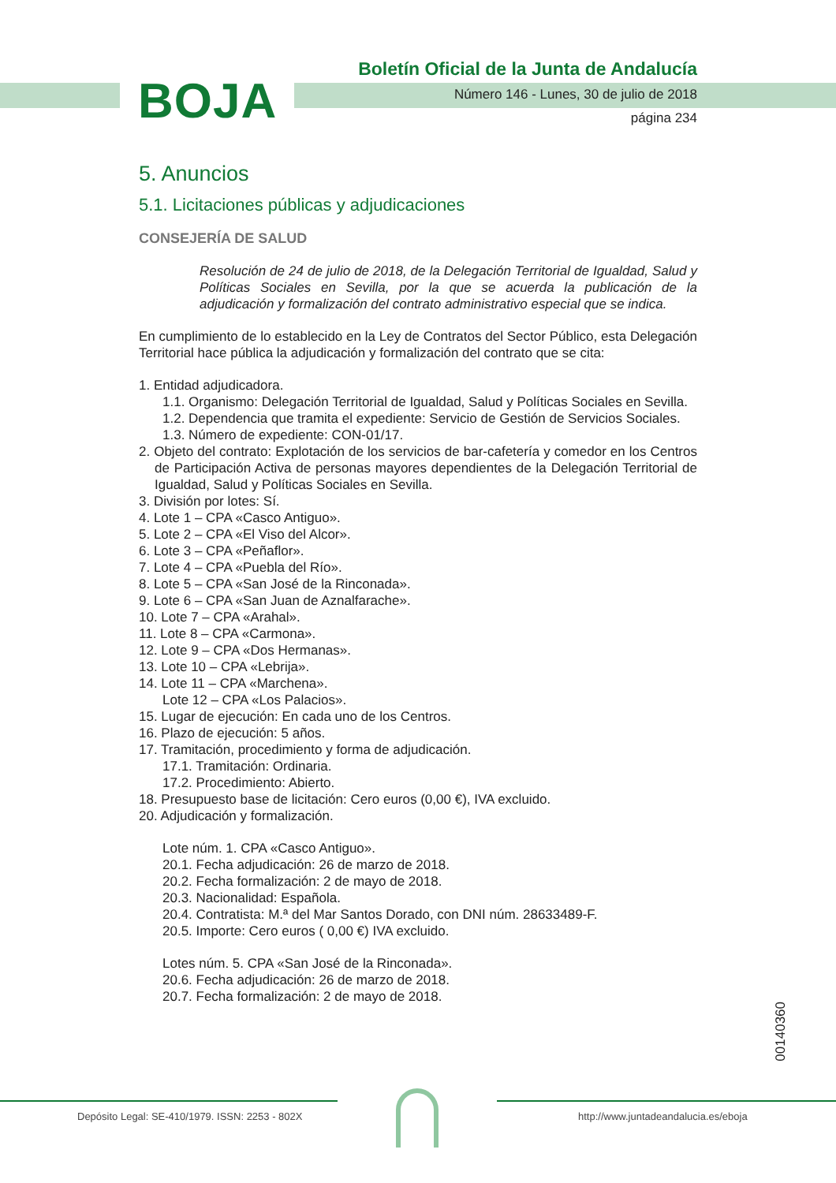BOJA
Boletín Oficial de la Junta de Andalucía
Número 146 - Lunes, 30 de julio de 2018
página 234
5. Anuncios
5.1. Licitaciones públicas y adjudicaciones
CONSEJERÍA DE SALUD
Resolución de 24 de julio de 2018, de la Delegación Territorial de Igualdad, Salud y Políticas Sociales en Sevilla, por la que se acuerda la publicación de la adjudicación y formalización del contrato administrativo especial que se indica.
En cumplimiento de lo establecido en la Ley de Contratos del Sector Público, esta Delegación Territorial hace pública la adjudicación y formalización del contrato que se cita:
1. Entidad adjudicadora.
1.1. Organismo: Delegación Territorial de Igualdad, Salud y Políticas Sociales en Sevilla.
1.2. Dependencia que tramita el expediente: Servicio de Gestión de Servicios Sociales.
1.3. Número de expediente: CON-01/17.
2. Objeto del contrato: Explotación de los servicios de bar-cafetería y comedor en los Centros de Participación Activa de personas mayores dependientes de la Delegación Territorial de Igualdad, Salud y Políticas Sociales en Sevilla.
3. División por lotes: Sí.
4. Lote 1 – CPA «Casco Antiguo».
5. Lote 2 – CPA «El Viso del Alcor».
6. Lote 3 – CPA «Peñaflor».
7. Lote 4 – CPA «Puebla del Río».
8. Lote 5 – CPA «San José de la Rinconada».
9. Lote 6 – CPA «San Juan de Aznalfarache».
10. Lote 7 – CPA «Arahal».
11. Lote 8 – CPA «Carmona».
12. Lote 9 – CPA «Dos Hermanas».
13. Lote 10 – CPA «Lebrija».
14. Lote 11 – CPA «Marchena».
Lote 12 – CPA «Los Palacios».
15. Lugar de ejecución: En cada uno de los Centros.
16. Plazo de ejecución: 5 años.
17. Tramitación, procedimiento y forma de adjudicación.
17.1. Tramitación: Ordinaria.
17.2. Procedimiento: Abierto.
18. Presupuesto base de licitación: Cero euros (0,00 €), IVA excluido.
20. Adjudicación y formalización.
Lote núm. 1. CPA «Casco Antiguo».
20.1. Fecha adjudicación: 26 de marzo de 2018.
20.2. Fecha formalización: 2 de mayo de 2018.
20.3. Nacionalidad: Española.
20.4. Contratista: M.ª del Mar Santos Dorado, con DNI núm. 28633489-F.
20.5. Importe: Cero euros ( 0,00 €) IVA excluido.
Lotes núm. 5. CPA «San José de la Rinconada».
20.6. Fecha adjudicación: 26 de marzo de 2018.
20.7. Fecha formalización: 2 de mayo de 2018.
00140360
Depósito Legal: SE-410/1979. ISSN: 2253 - 802X
http://www.juntadeandalucia.es/eboja